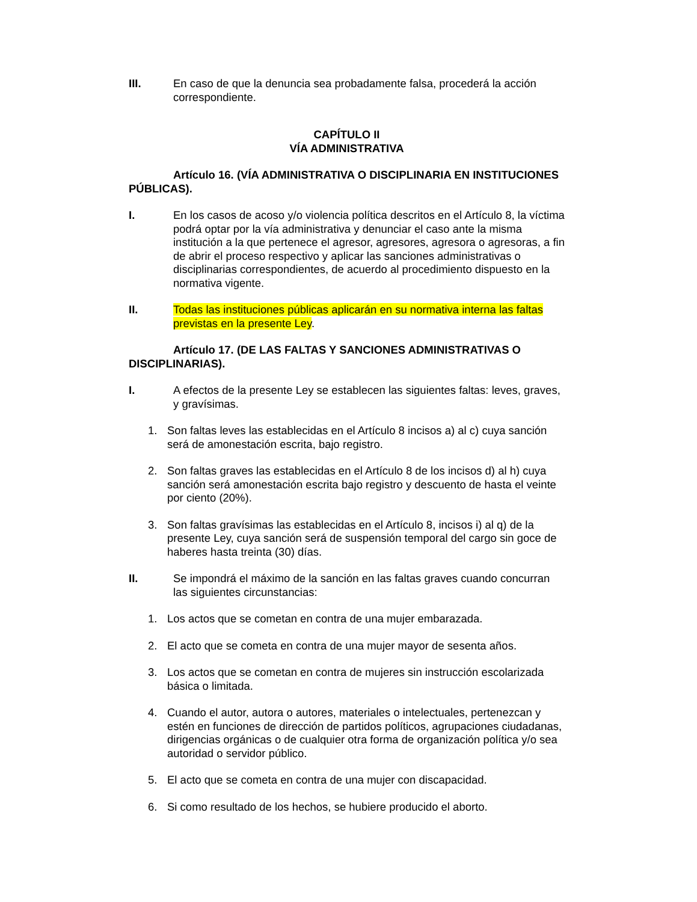III. En caso de que la denuncia sea probadamente falsa, procederá la acción correspondiente.
CAPÍTULO II
VÍA ADMINISTRATIVA
Artículo 16. (VÍA ADMINISTRATIVA O DISCIPLINARIA EN INSTITUCIONES PÚBLICAS).
I. En los casos de acoso y/o violencia política descritos en el Artículo 8, la víctima podrá optar por la vía administrativa y denunciar el caso ante la misma institución a la que pertenece el agresor, agresores, agresora o agresoras, a fin de abrir el proceso respectivo y aplicar las sanciones administrativas o disciplinarias correspondientes, de acuerdo al procedimiento dispuesto en la normativa vigente.
II. Todas las instituciones públicas aplicarán en su normativa interna las faltas previstas en la presente Ley.
Artículo 17. (DE LAS FALTAS Y SANCIONES ADMINISTRATIVAS O DISCIPLINARIAS).
I. A efectos de la presente Ley se establecen las siguientes faltas: leves, graves, y gravísimas.
1. Son faltas leves las establecidas en el Artículo 8 incisos a) al c) cuya sanción será de amonestación escrita, bajo registro.
2. Son faltas graves las establecidas en el Artículo 8 de los incisos d) al h) cuya sanción será amonestación escrita bajo registro y descuento de hasta el veinte por ciento (20%).
3. Son faltas gravísimas las establecidas en el Artículo 8, incisos i) al q) de la presente Ley, cuya sanción será de suspensión temporal del cargo sin goce de haberes hasta treinta (30) días.
II. Se impondrá el máximo de la sanción en las faltas graves cuando concurran las siguientes circunstancias:
1. Los actos que se cometan en contra de una mujer embarazada.
2. El acto que se cometa en contra de una mujer mayor de sesenta años.
3. Los actos que se cometan en contra de mujeres sin instrucción escolarizada básica o limitada.
4. Cuando el autor, autora o autores, materiales o intelectuales, pertenezcan y estén en funciones de dirección de partidos políticos, agrupaciones ciudadanas, dirigencias orgánicas o de cualquier otra forma de organización política y/o sea autoridad o servidor público.
5. El acto que se cometa en contra de una mujer con discapacidad.
6. Si como resultado de los hechos, se hubiere producido el aborto.